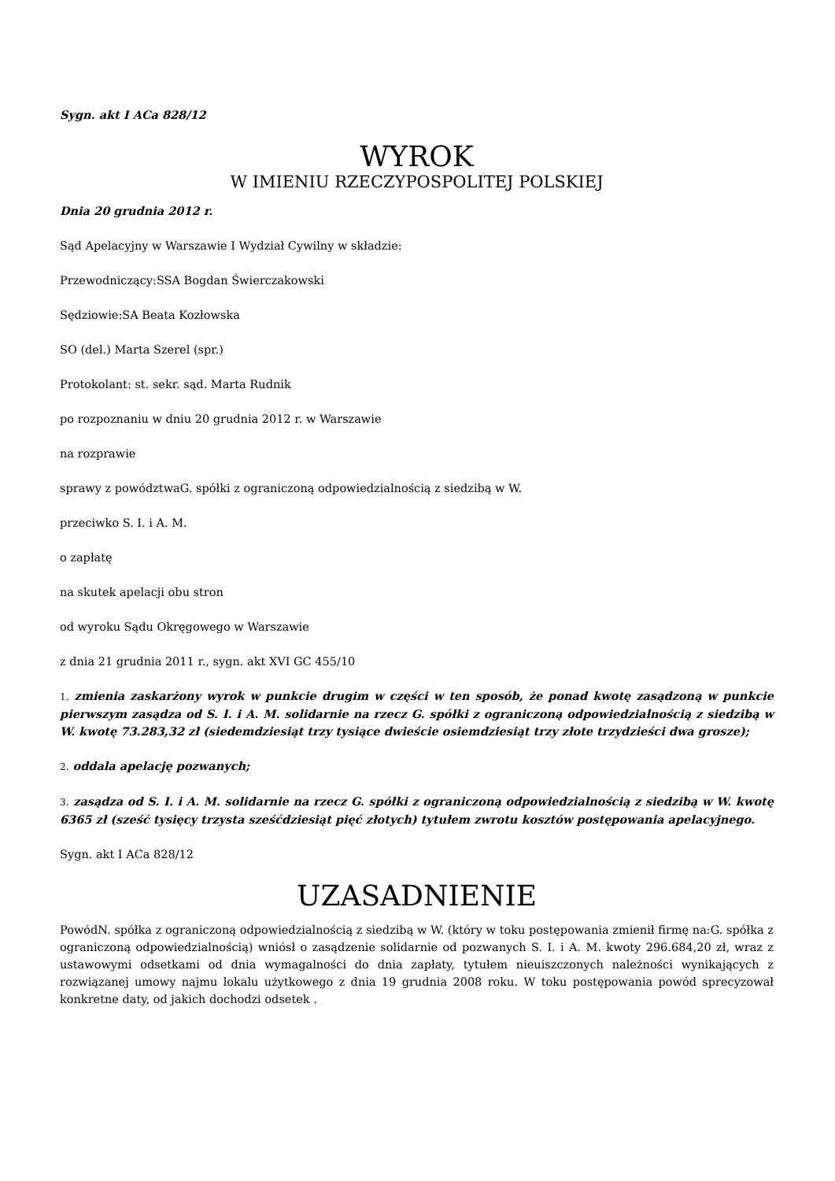Sygn. akt I ACa 828/12
WYROK
W IMIENIU RZECZYPOSPOLITEJ POLSKIEJ
Dnia 20 grudnia 2012 r.
Sąd Apelacyjny w Warszawie I Wydział Cywilny w składzie:
Przewodniczący:SSA Bogdan Świerczakowski
Sędziowie:SA Beata Kozłowska
SO (del.) Marta Szerel (spr.)
Protokolant: st. sekr. sąd. Marta Rudnik
po rozpoznaniu w dniu 20 grudnia 2012 r. w Warszawie
na rozprawie
sprawy z powództwaG. spółki z ograniczoną odpowiedzialnością z siedzibą w W.
przeciwko S. I. i A. M.
o zapłatę
na skutek apelacji obu stron
od wyroku Sądu Okręgowego w Warszawie
z dnia 21 grudnia 2011 r., sygn. akt XVI GC 455/10
1. zmienia zaskarżony wyrok w punkcie drugim w części w ten sposób, że ponad kwotę zasądzoną w punkcie pierwszym zasądza od S. I. i A. M. solidarnie na rzecz G. spółki z ograniczoną odpowiedzialnością z siedzibą w W. kwotę 73.283,32 zł (siedemdziesiąt trzy tysiące dwieście osiemdziesiąt trzy złote trzydzieści dwa grosze);
2. oddala apelację pozwanych;
3. zasądza od S. I. i A. M. solidarnie na rzecz G. spółki z ograniczoną odpowiedzialnością z siedzibą w W. kwotę 6365 zł (sześć tysięcy trzysta sześćdziesiąt pięć złotych) tytułem zwrotu kosztów postępowania apelacyjnego.
Sygn. akt I ACa 828/12
UZASADNIENIE
PowódN. spółka z ograniczoną odpowiedzialnością z siedzibą w W. (który w toku postępowania zmienił firmę na:G. spółka z ograniczoną odpowiedzialnością) wniósł o zasądzenie solidarnie od pozwanych S. I. i A. M. kwoty 296.684,20 zł, wraz z ustawowymi odsetkami od dnia wymagalności do dnia zapłaty, tytułem nieuiszczonych należności wynikających z rozwiązanej umowy najmu lokalu użytkowego z dnia 19 grudnia 2008 roku. W toku postępowania powód sprecyzował konkretne daty, od jakich dochodzi odsetek .